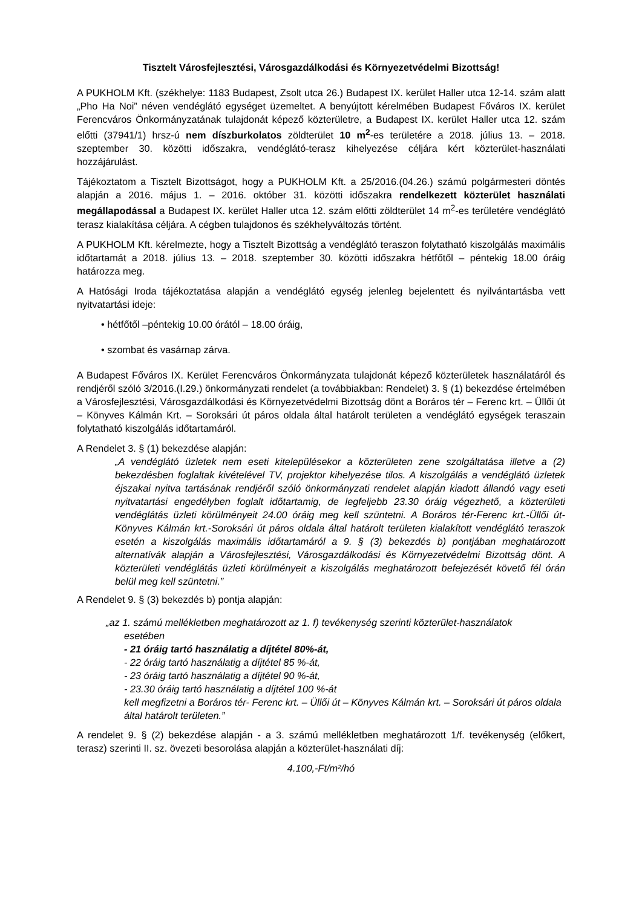Tisztelt Városfejlesztési, Városgazdálkodási és Környezetvédelmi Bizottság!
A PUKHOLM Kft. (székhelye: 1183 Budapest, Zsolt utca 26.) Budapest IX. kerület Haller utca 12-14. szám alatt „Pho Ha Noi” néven vendéglátó egységet üzemeltet. A benyújtott kérelmében Budapest Főváros IX. kerület Ferencváros Önkormányzatának tulajdonát képező közterületre, a Budapest IX. kerület Haller utca 12. szám előtti (37941/1) hrsz-ú nem díszburkolatos zöldterület 10 m<sup>2</sup>-es területére a 2018. július 13. – 2018. szeptember 30. közötti időszakra, vendéglátó-terasz kihelyezése céljára kért közterület-használati hozzájárulást.
Tájékoztatom a Tisztelt Bizottságot, hogy a PUKHOLM Kft. a 25/2016.(04.26.) számú polgármesteri döntés alapján a 2016. május 1. – 2016. október 31. közötti időszakra rendelkezett közterület használati megállapodással a Budapest IX. kerület Haller utca 12. szám előtti zöldterület 14 m<sup>2</sup>-es területére vendéglátó terasz kialakítása céljára. A cégben tulajdonos és székhelyváltozás történt.
A PUKHOLM Kft. kérelmezte, hogy a Tisztelt Bizottság a vendéglátó teraszon folytatható kiszolgálás maximális időtartamát a 2018. július 13. – 2018. szeptember 30. közötti időszakra hétfőtől – péntekig 18.00 óráig határozza meg.
A Hatósági Iroda tájékoztatása alapján a vendéglátó egység jelenleg bejelentett és nyilvántartásba vett nyitvatartási ideje:
• hétfőtől –péntekig 10.00 órától – 18.00 óráig,
• szombat és vasárnap zárva.
A Budapest Főváros IX. Kerület Ferencváros Önkormányzata tulajdonát képező közterületek használatáról és rendjéről szóló 3/2016.(I.29.) önkormányzati rendelet (a továbbiakban: Rendelet) 3. § (1) bekezdése értelmében a Városfejlesztési, Városgazdálkodási és Környezetvédelmi Bizottság dönt a Boráros tér – Ferenc krt. – Üllői út – Könyves Kálmán Krt. – Soroksári út páros oldala által határolt területen a vendéglátó egységek teraszain folytatható kiszolgálás időtartamáról.
A Rendelet 3. § (1) bekezdése alapján:
„A vendéglátó üzletek nem eseti kitelepülésekor a közterületen zene szolgáltatása illetve a (2) bekezdésben foglaltak kivételével TV, projektor kihelyezése tilos. A kiszolgálás a vendéglátó üzletek éjszakai nyitva tartásának rendjéről szóló önkormányzati rendelet alapján kiadott állandó vagy eseti nyitvatartási engedélyben foglalt időtartamig, de legfeljebb 23.30 óráig végezhető, a közterületi vendéglátás üzleti körülményeit 24.00 óráig meg kell szüntetni. A Boráros tér-Ferenc krt.-Üllői út- Könyves Kálmán krt.-Soroksári út páros oldala által határolt területen kialakított vendéglátó teraszok esetén a kiszolgálás maximális időtartamáról a 9. § (3) bekezdés b) pontjában meghatározott alternatívák alapján a Városfejlesztési, Városgazdálkodási és Környezetvédelmi Bizottság dönt. A közterületi vendéglátás üzleti körülményeit a kiszolgálás meghatározott befejezését követő fél órán belül meg kell szüntetni.”
A Rendelet 9. § (3) bekezdés b) pontja alapján:
„az 1. számú mellékletben meghatározott az 1. f) tevékenység szerinti közterület-használatok
esetében
- 21 óráig tartó használatig a díjtétel 80%-át,
- 22 óráig tartó használatig a díjtétel 85 %-át,
- 23 óráig tartó használatig a díjtétel 90 %-át,
- 23.30 óráig tartó használatig a díjtétel 100 %-át
kell megfizetni a Boráros tér- Ferenc krt. – Üllői út – Könyves Kálmán krt. – Soroksári út páros oldala által határolt területen.”
A rendelet 9. § (2) bekezdése alapján - a 3. számú mellékletben meghatározott 1/f. tevékenység (előkert, terasz) szerinti II. sz. övezeti besorolása alapján a közterület-használati díj:
4.100,-Ft/m²/hó